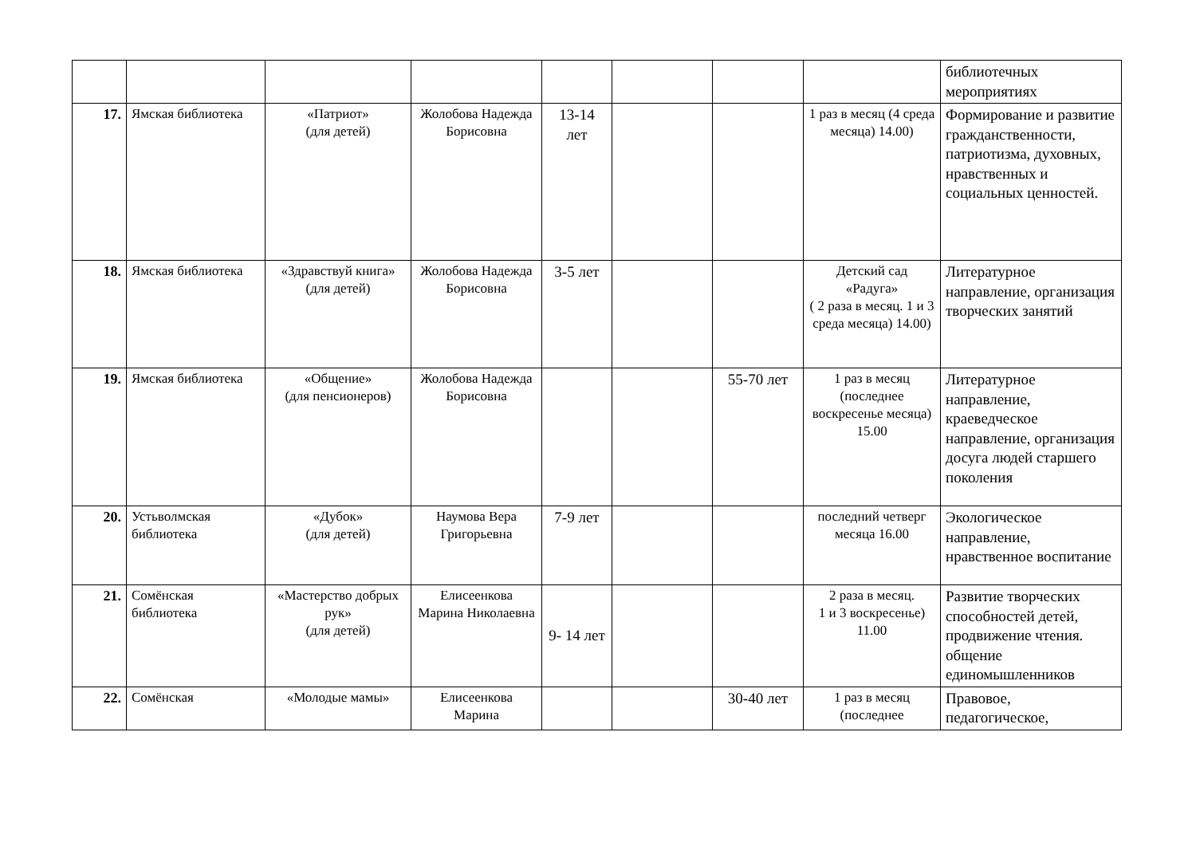| | | | | | | | | библиотечных мероприятиях |
| 17. | Ямская библиотека | «Патриот» (для детей) | Жолобова Надежда Борисовна | 13-14 лет | | | 1 раз в месяц (4 среда месяца) 14.00) | Формирование и развитие гражданственности, патриотизма, духовных, нравственных и социальных ценностей. |
| 18. | Ямская библиотека | «Здравствуй книга» (для детей) | Жолобова Надежда Борисовна | 3-5 лет | | | Детский сад «Радуга» ( 2 раза в месяц. 1 и 3 среда месяца) 14.00) | Литературное направление, организация творческих занятий |
| 19. | Ямская библиотека | «Общение» (для пенсионеров) | Жолобова Надежда Борисовна | | | 55-70 лет | 1 раз в месяц (последнее воскресенье месяца) 15.00 | Литературное направление, краеведческое направление, организация досуга людей старшего поколения |
| 20. | Устьволмская библиотека | «Дубок» (для детей) | Наумова Вера Григорьевна | 7-9 лет | | | последний четверг месяца 16.00 | Экологическое направление, нравственное воспитание |
| 21. | Сомёнская библиотека | «Мастерство добрых рук» (для детей) | Елисеенкова Марина Николаевна | 9- 14 лет | | | 2 раза в месяц. 1 и 3 воскресенье) 11.00 | Развитие творческих способностей детей, продвижение чтения. общение единомышленников |
| 22. | Сомёнская | «Молодые мамы» | Елисеенкова Марина | | | 30-40 лет | 1 раз в месяц (последнее | Правовое, педагогическое, |